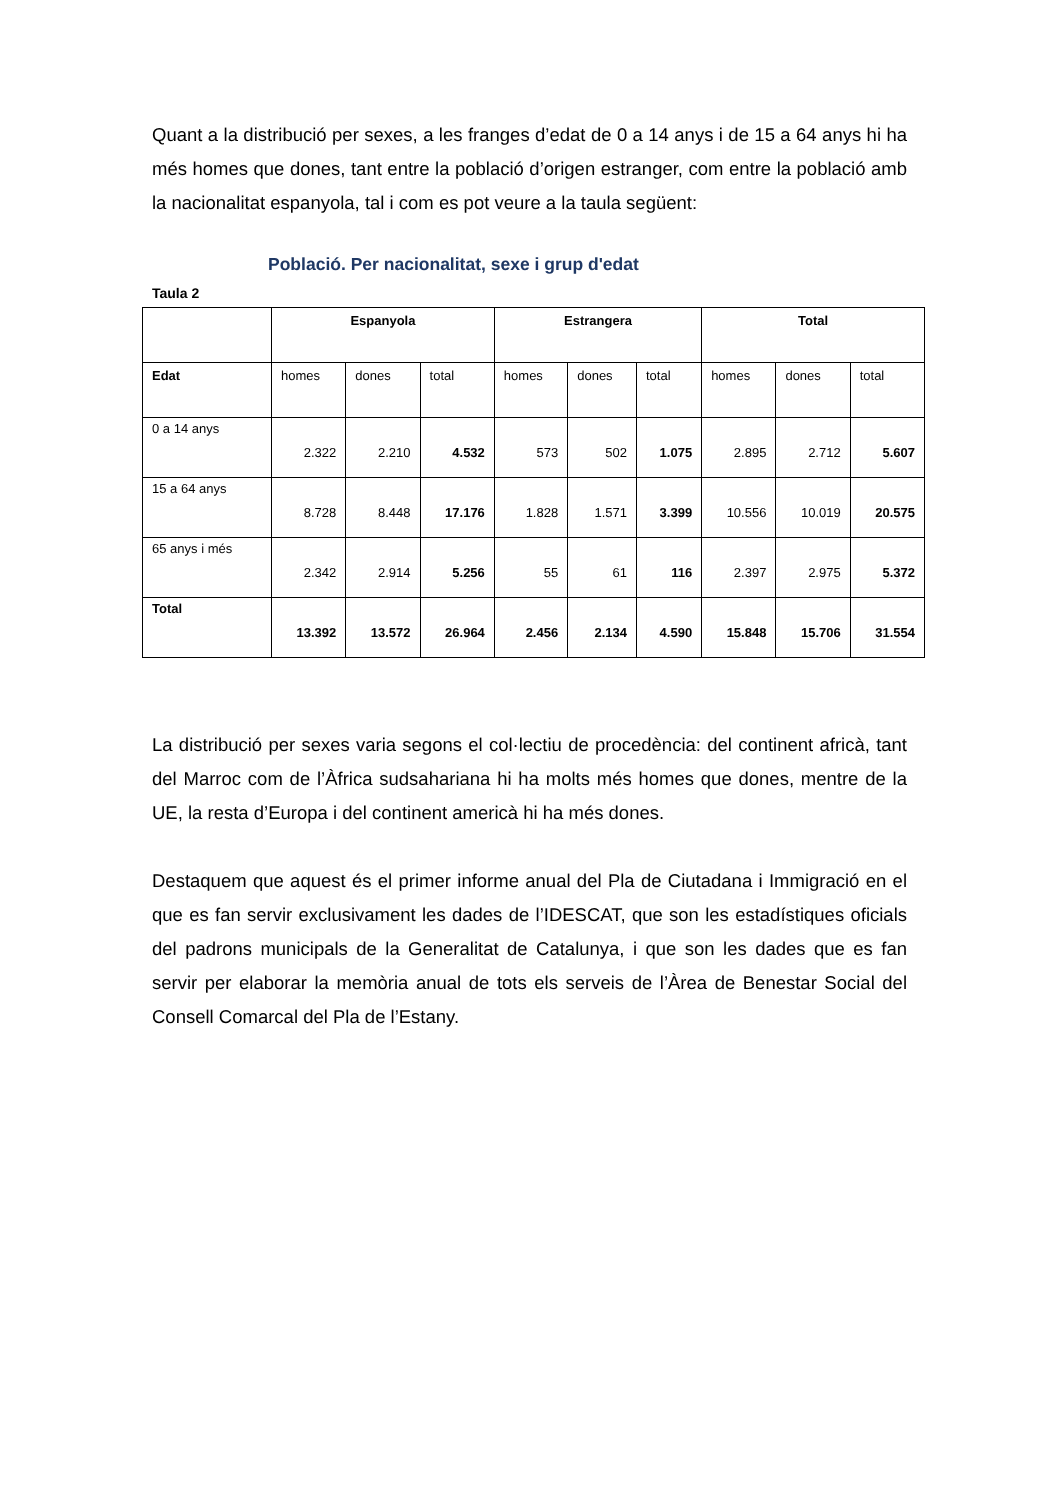Quant a la distribució per sexes, a les franges d’edat de 0 a 14 anys i de 15 a 64 anys hi ha més homes que dones, tant entre la població d’origen estranger, com entre la població amb la nacionalitat espanyola, tal i com es pot veure a la taula següent:
Població. Per nacionalitat, sexe i grup d'edat
Taula 2
| | Espanyola | | | Estrangera | | | Total | | |
| --- | --- | --- | --- | --- | --- | --- | --- | --- | --- |
| Edat | homes | dones | total | homes | dones | total | homes | dones | total |
| 0 a 14 anys | 2.322 | 2.210 | 4.532 | 573 | 502 | 1.075 | 2.895 | 2.712 | 5.607 |
| 15 a 64 anys | 8.728 | 8.448 | 17.176 | 1.828 | 1.571 | 3.399 | 10.556 | 10.019 | 20.575 |
| 65 anys i més | 2.342 | 2.914 | 5.256 | 55 | 61 | 116 | 2.397 | 2.975 | 5.372 |
| Total | 13.392 | 13.572 | 26.964 | 2.456 | 2.134 | 4.590 | 15.848 | 15.706 | 31.554 |
La distribució per sexes varia segons el col·lectiu de procedència: del continent africà, tant del Marroc com de l’Àfrica sudsahariana hi ha molts més homes que dones, mentre de la UE, la resta d’Europa i del continent americà hi ha més dones.
Destaquem que aquest és el primer informe anual del Pla de Ciutadana i Immigració en el que es fan servir exclusivament les dades de l’IDESCAT, que son les estadístiques oficials del padrons municipals de la Generalitat de Catalunya, i que son les dades que es fan servir per elaborar la memòria anual de tots els serveis de l’Àrea de Benestar Social del Consell Comarcal del Pla de l’Estany.